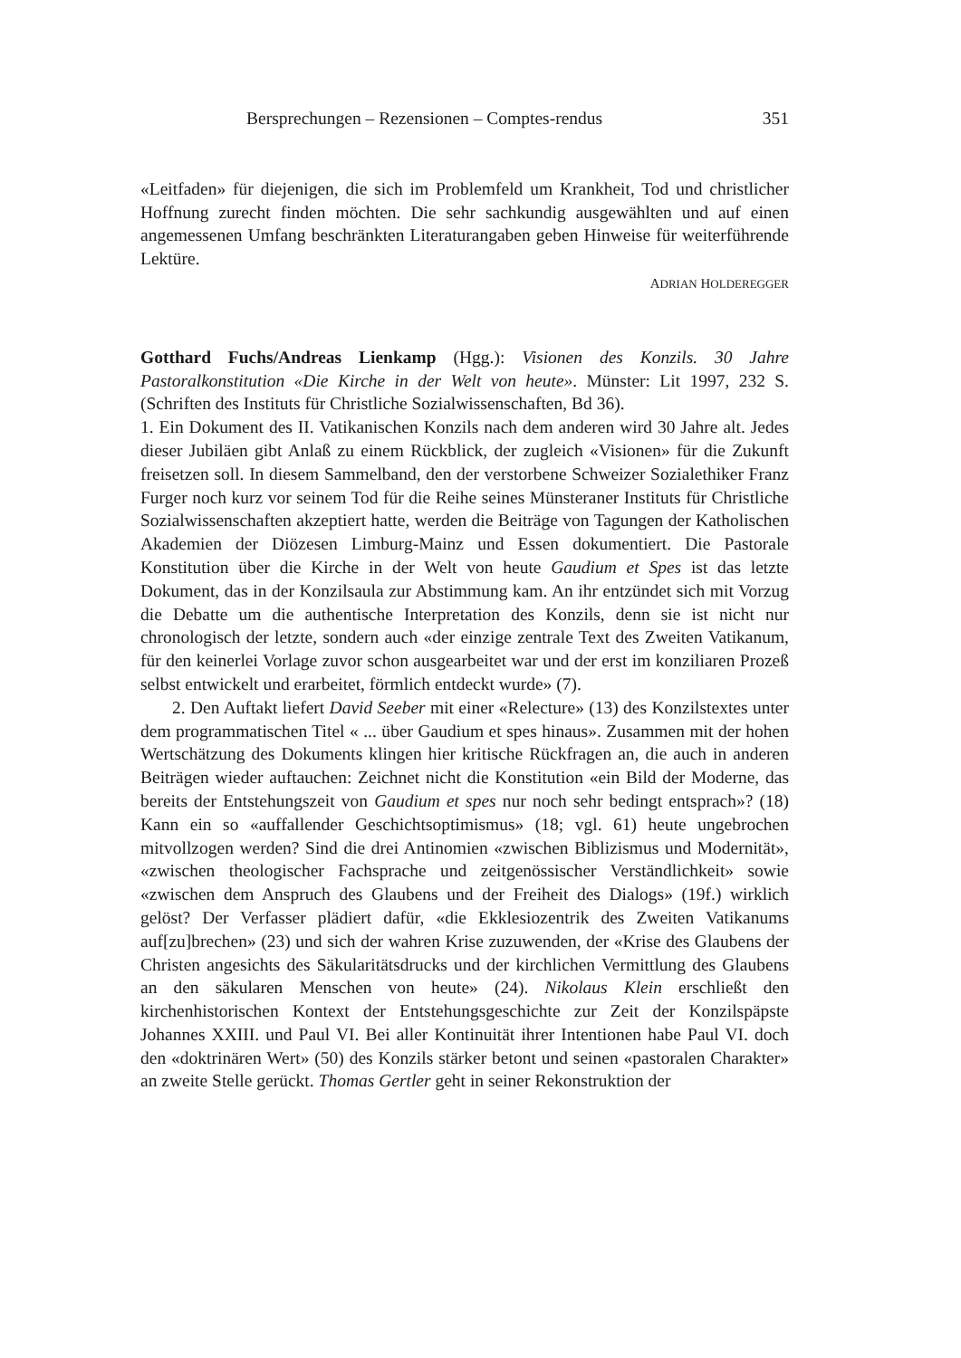Bersprechungen – Rezensionen – Comptes-rendus 351
«Leitfaden» für diejenigen, die sich im Problemfeld um Krankheit, Tod und christlicher Hoffnung zurecht finden möchten. Die sehr sachkundig ausgewählten und auf einen angemessenen Umfang beschränkten Literaturangaben geben Hinweise für weiterführende Lektüre.
ADRIAN HOLDEREGGER
Gotthard Fuchs/Andreas Lienkamp (Hgg.): Visionen des Konzils. 30 Jahre Pastoralkonstitution «Die Kirche in der Welt von heute». Münster: Lit 1997, 232 S. (Schriften des Instituts für Christliche Sozialwissenschaften, Bd 36).
1. Ein Dokument des II. Vatikanischen Konzils nach dem anderen wird 30 Jahre alt. Jedes dieser Jubiläen gibt Anlaß zu einem Rückblick, der zugleich «Visionen» für die Zukunft freisetzen soll. In diesem Sammelband, den der verstorbene Schweizer Sozialethiker Franz Furger noch kurz vor seinem Tod für die Reihe seines Münsteraner Instituts für Christliche Sozialwissenschaften akzeptiert hatte, werden die Beiträge von Tagungen der Katholischen Akademien der Diözesen Limburg-Mainz und Essen dokumentiert. Die Pastorale Konstitution über die Kirche in der Welt von heute Gaudium et Spes ist das letzte Dokument, das in der Konzilsaula zur Abstimmung kam. An ihr entzündet sich mit Vorzug die Debatte um die authentische Interpretation des Konzils, denn sie ist nicht nur chronologisch der letzte, sondern auch «der einzige zentrale Text des Zweiten Vatikanum, für den keinerlei Vorlage zuvor schon ausgearbeitet war und der erst im konziliaren Prozeß selbst entwickelt und erarbeitet, förmlich entdeckt wurde» (7).
2. Den Auftakt liefert David Seeber mit einer «Relecture» (13) des Konzilstextes unter dem programmatischen Titel « ... über Gaudium et spes hinaus». Zusammen mit der hohen Wertschätzung des Dokuments klingen hier kritische Rückfragen an, die auch in anderen Beiträgen wieder auftauchen: Zeichnet nicht die Konstitution «ein Bild der Moderne, das bereits der Entstehungszeit von Gaudium et spes nur noch sehr bedingt entsprach»? (18) Kann ein so «auffallender Geschichtsoptimismus» (18; vgl. 61) heute ungebrochen mitvollzogen werden? Sind die drei Antinomien «zwischen Biblizismus und Modernität», «zwischen theologischer Fachsprache und zeitgenössischer Verständlichkeit» sowie «zwischen dem Anspruch des Glaubens und der Freiheit des Dialogs» (19f.) wirklich gelöst? Der Verfasser plädiert dafür, «die Ekklesiozentrik des Zweiten Vatikanums auf[zu]brechen» (23) und sich der wahren Krise zuzuwenden, der «Krise des Glaubens der Christen angesichts des Säkularitätsdrucks und der kirchlichen Vermittlung des Glaubens an den säkularen Menschen von heute» (24). Nikolaus Klein erschließt den kirchenhistorischen Kontext der Entstehungsgeschichte zur Zeit der Konzilspäpste Johannes XXIII. und Paul VI. Bei aller Kontinuität ihrer Intentionen habe Paul VI. doch den «doktrinären Wert» (50) des Konzils stärker betont und seinen «pastoralen Charakter» an zweite Stelle gerückt. Thomas Gertler geht in seiner Rekonstruktion der